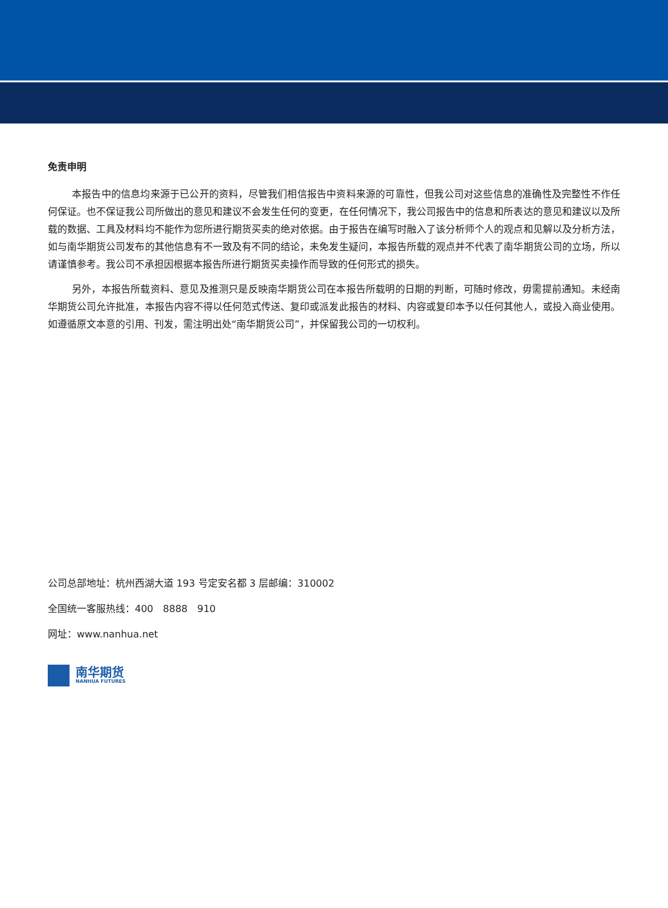免责申明
本报告中的信息均来源于已公开的资料，尽管我们相信报告中资料来源的可靠性，但我公司对这些信息的准确性及完整性不作任何保证。也不保证我公司所做出的意见和建议不会发生任何的变更，在任何情况下，我公司报告中的信息和所表达的意见和建议以及所载的数据、工具及材料均不能作为您所进行期货买卖的绝对依据。由于报告在编写时融入了该分析师个人的观点和见解以及分析方法，如与南华期货公司发布的其他信息有不一致及有不同的结论，未免发生疑问，本报告所载的观点并不代表了南华期货公司的立场，所以请谨慎参考。我公司不承担因根据本报告所进行期货买卖操作而导致的任何形式的损失。
另外，本报告所载资料、意见及推测只是反映南华期货公司在本报告所载明的日期的判断，可随时修改，毋需提前通知。未经南华期货公司允许批准，本报告内容不得以任何范式传送、复印或派发此报告的材料、内容或复印本予以任何其他人，或投入商业使用。如遵循原文本意的引用、刊发，需注明出处“南华期货公司”，并保留我公司的一切权利。
公司总部地址：杭州西湖大道 193 号定安名都 3 层邮编：310002
全国统一客服热线：400　8888　910
网址：www.nanhua.net
南华期货
NANHUA FUTURES